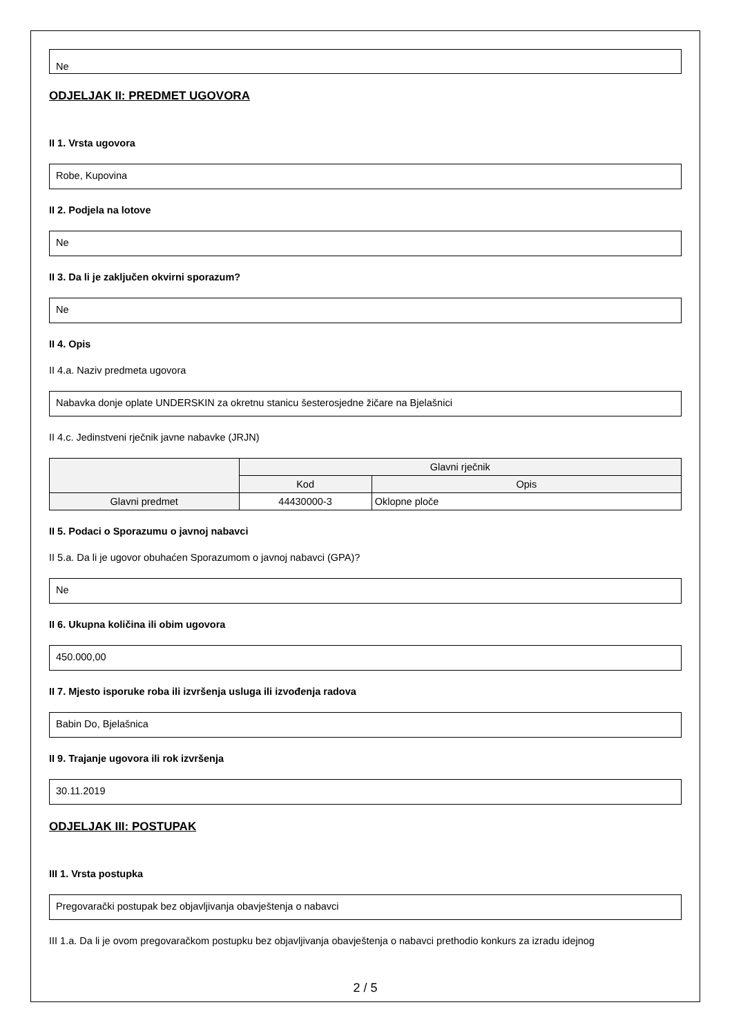Ne
ODJELJAK II: PREDMET UGOVORA
II 1. Vrsta ugovora
Robe, Kupovina
II 2. Podjela na lotove
Ne
II 3. Da li je zaključen okvirni sporazum?
Ne
II 4. Opis
II 4.a. Naziv predmeta ugovora
Nabavka donje oplate UNDERSKIN za okretnu stanicu šesterosjedne žičare na Bjelašnici
II 4.c. Jedinstveni rječnik javne nabavke (JRJN)
| | Glavni rječnik | |
| --- | --- | --- |
| | Kod | Opis |
| Glavni predmet | 44430000-3 | Oklopne ploče |
II 5. Podaci o Sporazumu o javnoj nabavci
II 5.a. Da li je ugovor obuhaćen Sporazumom o javnoj nabavci (GPA)?
Ne
II 6. Ukupna količina ili obim ugovora
450.000,00
II 7. Mjesto isporuke roba ili izvršenja usluga ili izvođenja radova
Babin Do, Bjelašnica
II 9. Trajanje ugovora ili rok izvršenja
30.11.2019
ODJELJAK III: POSTUPAK
III 1. Vrsta postupka
Pregovarački postupak bez objavljivanja obavještenja o nabavci
III 1.a. Da li je ovom pregovaračkom postupku bez objavljivanja obavještenja o nabavci prethodio konkurs za izradu idejnog
2 / 5